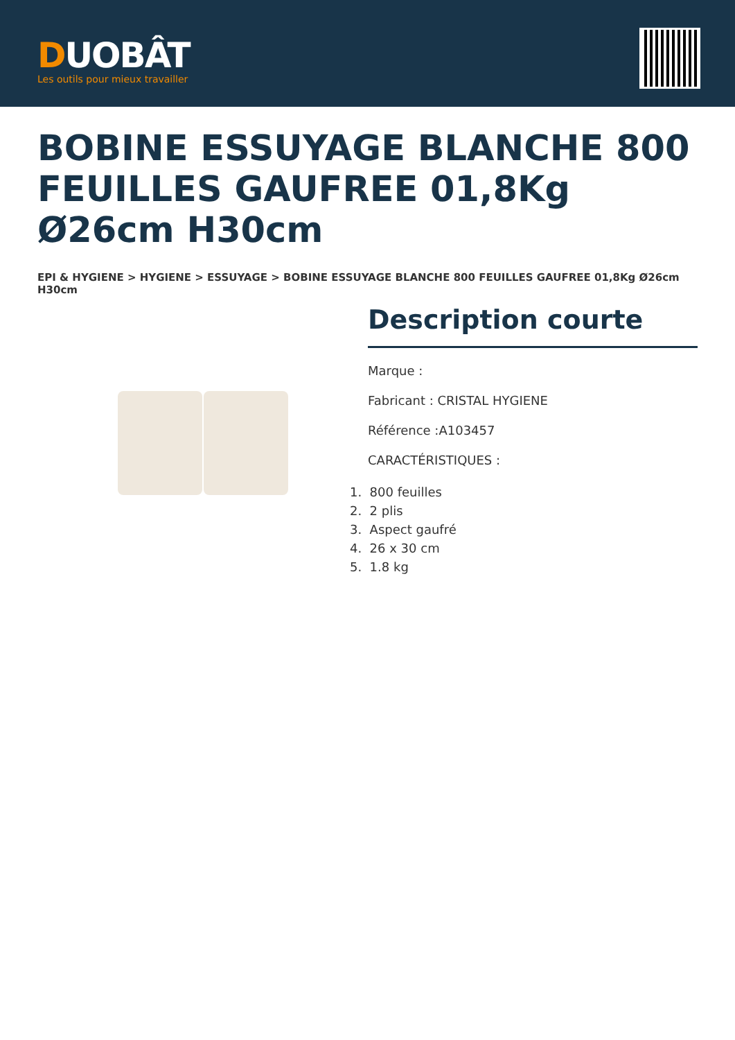DUOBÂT
Les outils pour mieux travailler
BOBINE ESSUYAGE BLANCHE 800 FEUILLES GAUFREE 01,8Kg Ø26cm H30cm
EPI & HYGIENE > HYGIENE > ESSUYAGE > BOBINE ESSUYAGE BLANCHE 800 FEUILLES GAUFREE 01,8Kg Ø26cm H30cm
Description courte
Marque :
Fabricant : CRISTAL HYGIENE
Référence :A103457
CARACTÉRISTIQUES :
1. 800 feuilles
2. 2 plis
3. Aspect gaufré
4. 26 x 30 cm
5. 1.8 kg